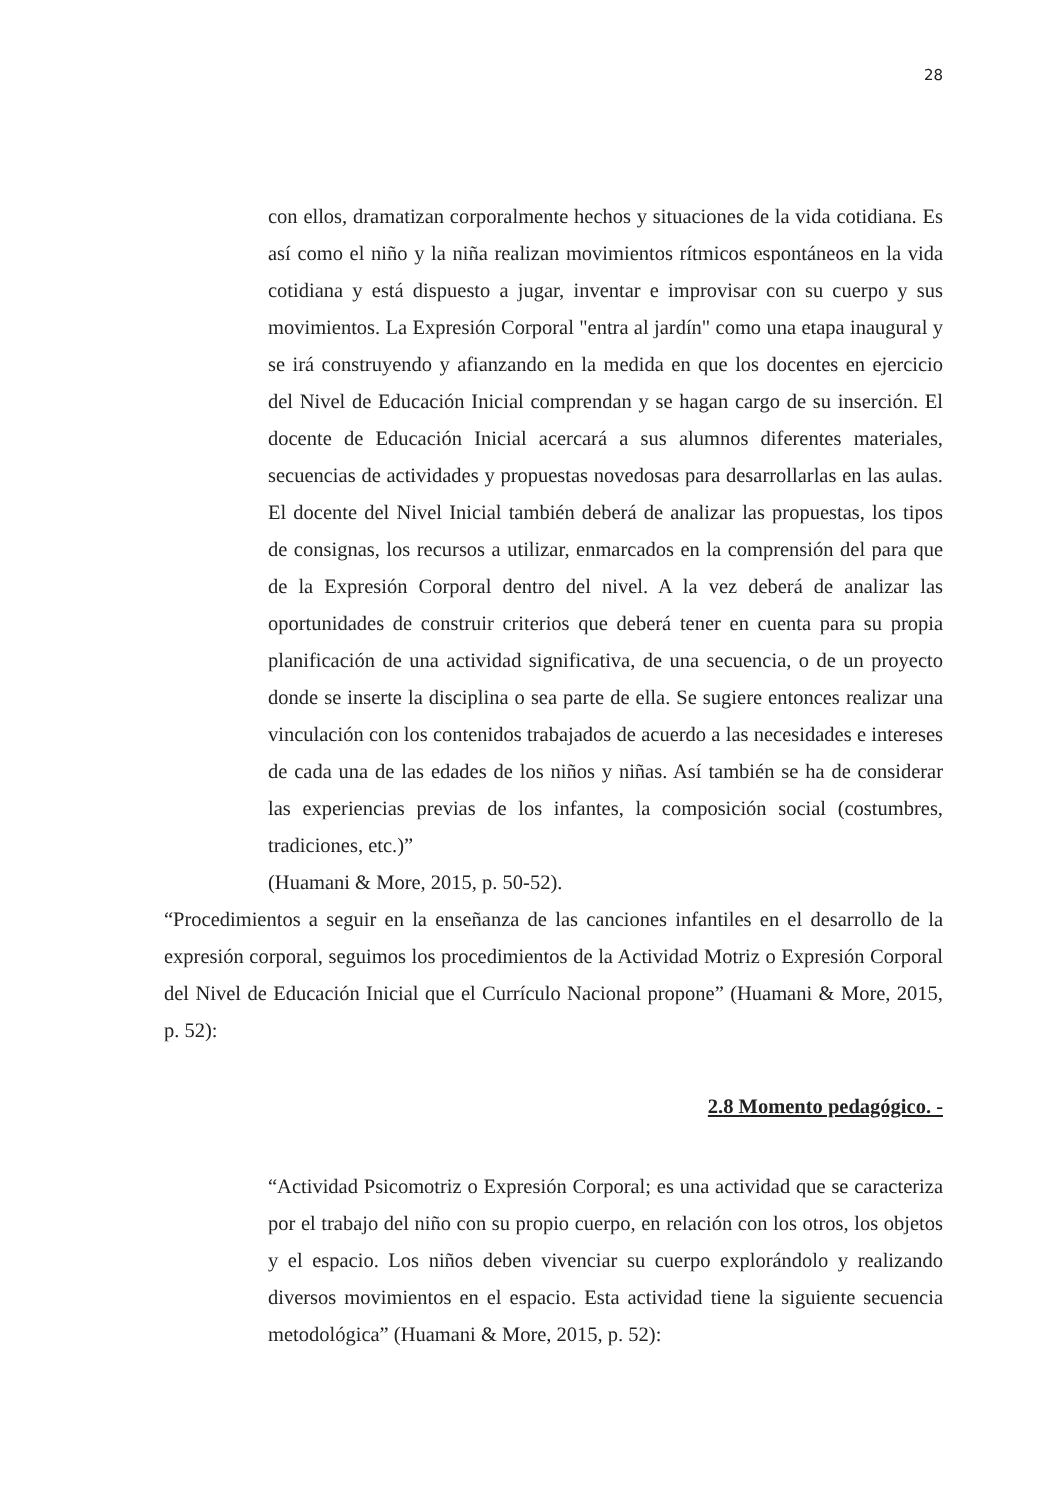28
con ellos, dramatizan corporalmente hechos y situaciones de la vida cotidiana. Es así como el niño y la niña realizan movimientos rítmicos espontáneos en la vida cotidiana y está dispuesto a jugar, inventar e improvisar con su cuerpo y sus movimientos. La Expresión Corporal "entra al jardín" como una etapa inaugural y se irá construyendo y afianzando en la medida en que los docentes en ejercicio del Nivel de Educación Inicial comprendan y se hagan cargo de su inserción. El docente de Educación Inicial acercará a sus alumnos diferentes materiales, secuencias de actividades y propuestas novedosas para desarrollarlas en las aulas. El docente del Nivel Inicial también deberá de analizar las propuestas, los tipos de consignas, los recursos a utilizar, enmarcados en la comprensión del para que de la Expresión Corporal dentro del nivel. A la vez deberá de analizar las oportunidades de construir criterios que deberá tener en cuenta para su propia planificación de una actividad significativa, de una secuencia, o de un proyecto donde se inserte la disciplina o sea parte de ella. Se sugiere entonces realizar una vinculación con los contenidos trabajados de acuerdo a las necesidades e intereses de cada una de las edades de los niños y niñas. Así también se ha de considerar las experiencias previas de los infantes, la composición social (costumbres, tradiciones, etc.)”
(Huamani & More, 2015, p. 50-52).
“Procedimientos a seguir en la enseñanza de las canciones infantiles en el desarrollo de la expresión corporal, seguimos los procedimientos de la Actividad Motriz o Expresión Corporal del Nivel de Educación Inicial que el Currículo Nacional propone” (Huamani & More, 2015, p. 52):
2.8 Momento pedagógico. -
“Actividad Psicomotriz o Expresión Corporal; es una actividad que se caracteriza por el trabajo del niño con su propio cuerpo, en relación con los otros, los objetos y el espacio. Los niños deben vivenciar su cuerpo explorándolo y realizando diversos movimientos en el espacio. Esta actividad tiene la siguiente secuencia metodológica” (Huamani & More, 2015, p. 52):